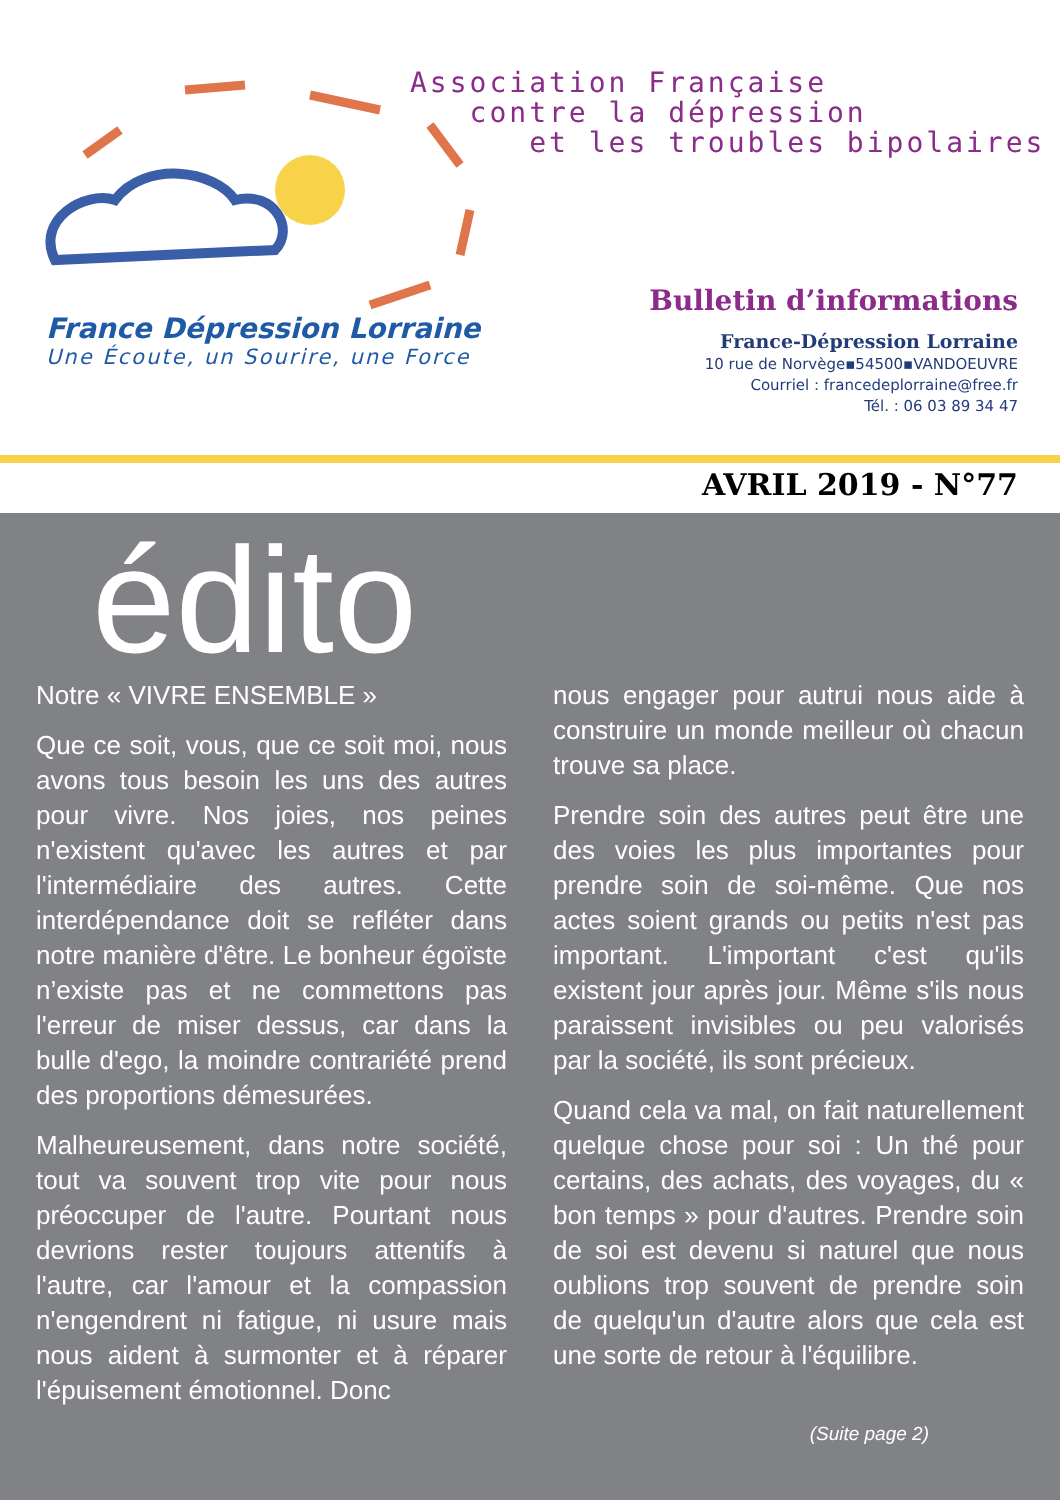Association Française
contre la dépression
et les troubles bipolaires
France Dépression Lorraine
Une Écoute, un Sourire, une Force
Bulletin d’informations
France-Dépression Lorraine
10 rue de Norvège▪54500▪VANDOEUVRE
Courriel : francedeplorraine@free.fr
Tél. : 06 03 89 34 47
AVRIL 2019 - N°77
édito
Notre « VIVRE ENSEMBLE »
Que ce soit, vous, que ce soit moi, nous avons tous besoin les uns des autres pour vivre. Nos joies, nos peines n'existent qu'avec les autres et par l'intermédiaire des autres. Cette interdépendance doit se refléter dans notre manière d'être. Le bonheur égoïste n’existe pas et ne commettons pas l'erreur de miser dessus, car dans la bulle d'ego, la moindre contrariété prend des proportions démesurées.
Malheureusement, dans notre société, tout va souvent trop vite pour nous préoccuper de l'autre. Pourtant nous devrions rester toujours attentifs à l'autre, car l'amour et la compassion n'engendrent ni fatigue, ni usure mais nous aident à surmonter et à réparer l'épuisement émotionnel. Donc
nous engager pour autrui nous aide à construire un monde meilleur où chacun trouve sa place.
Prendre soin des autres peut être une des voies les plus importantes pour prendre soin de soi-même. Que nos actes soient grands ou petits n'est pas important. L'important c'est qu'ils existent jour après jour. Même s'ils nous paraissent invisibles ou peu valorisés par la société, ils sont précieux.
Quand cela va mal, on fait naturellement quelque chose pour soi : Un thé pour certains, des achats, des voyages, du « bon temps » pour d'autres. Prendre soin de soi est devenu si naturel que nous oublions trop souvent de prendre soin de quelqu'un d'autre alors que cela est une sorte de retour à l'équilibre.
(Suite page 2)